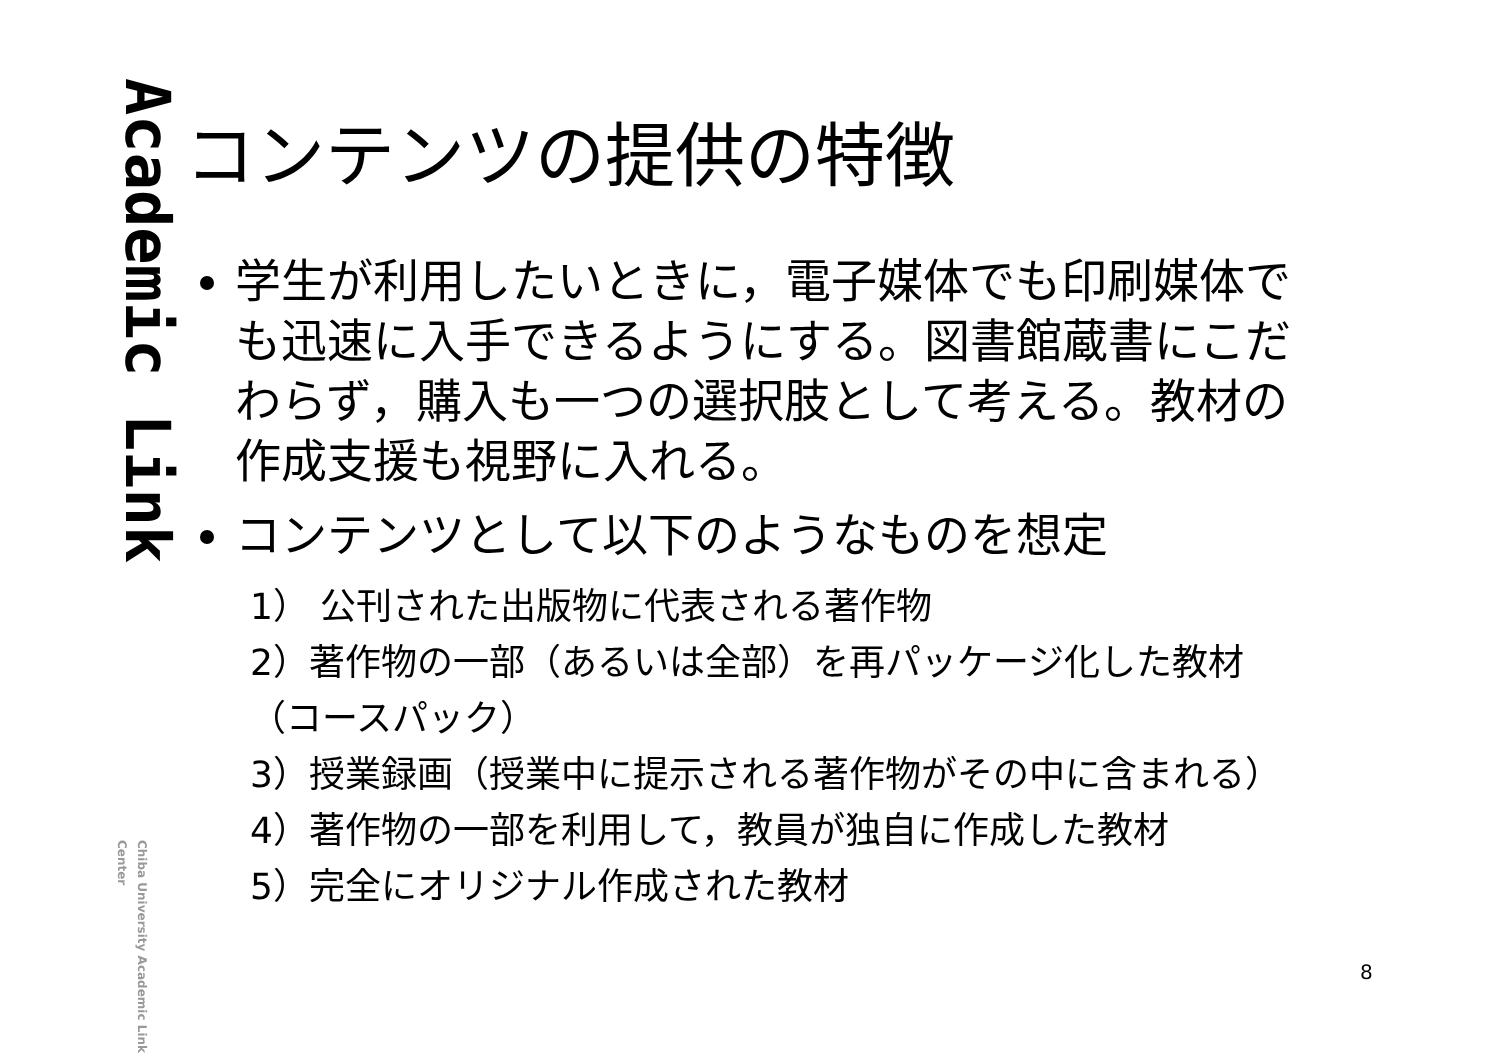Academic Link
Chiba University Academic Link Center
コンテンツの提供の特徴
学生が利用したいときに，電子媒体でも印刷媒体でも迅速に入手できるようにする。図書館蔵書にこだわらず，購入も一つの選択肢として考える。教材の作成支援も視野に入れる。
コンテンツとして以下のようなものを想定
1） 公刊された出版物に代表される著作物
2）著作物の一部（あるいは全部）を再パッケージ化した教材（コースパック）
3）授業録画（授業中に提示される著作物がその中に含まれる）
4）著作物の一部を利用して，教員が独自に作成した教材
5）完全にオリジナル作成された教材
8